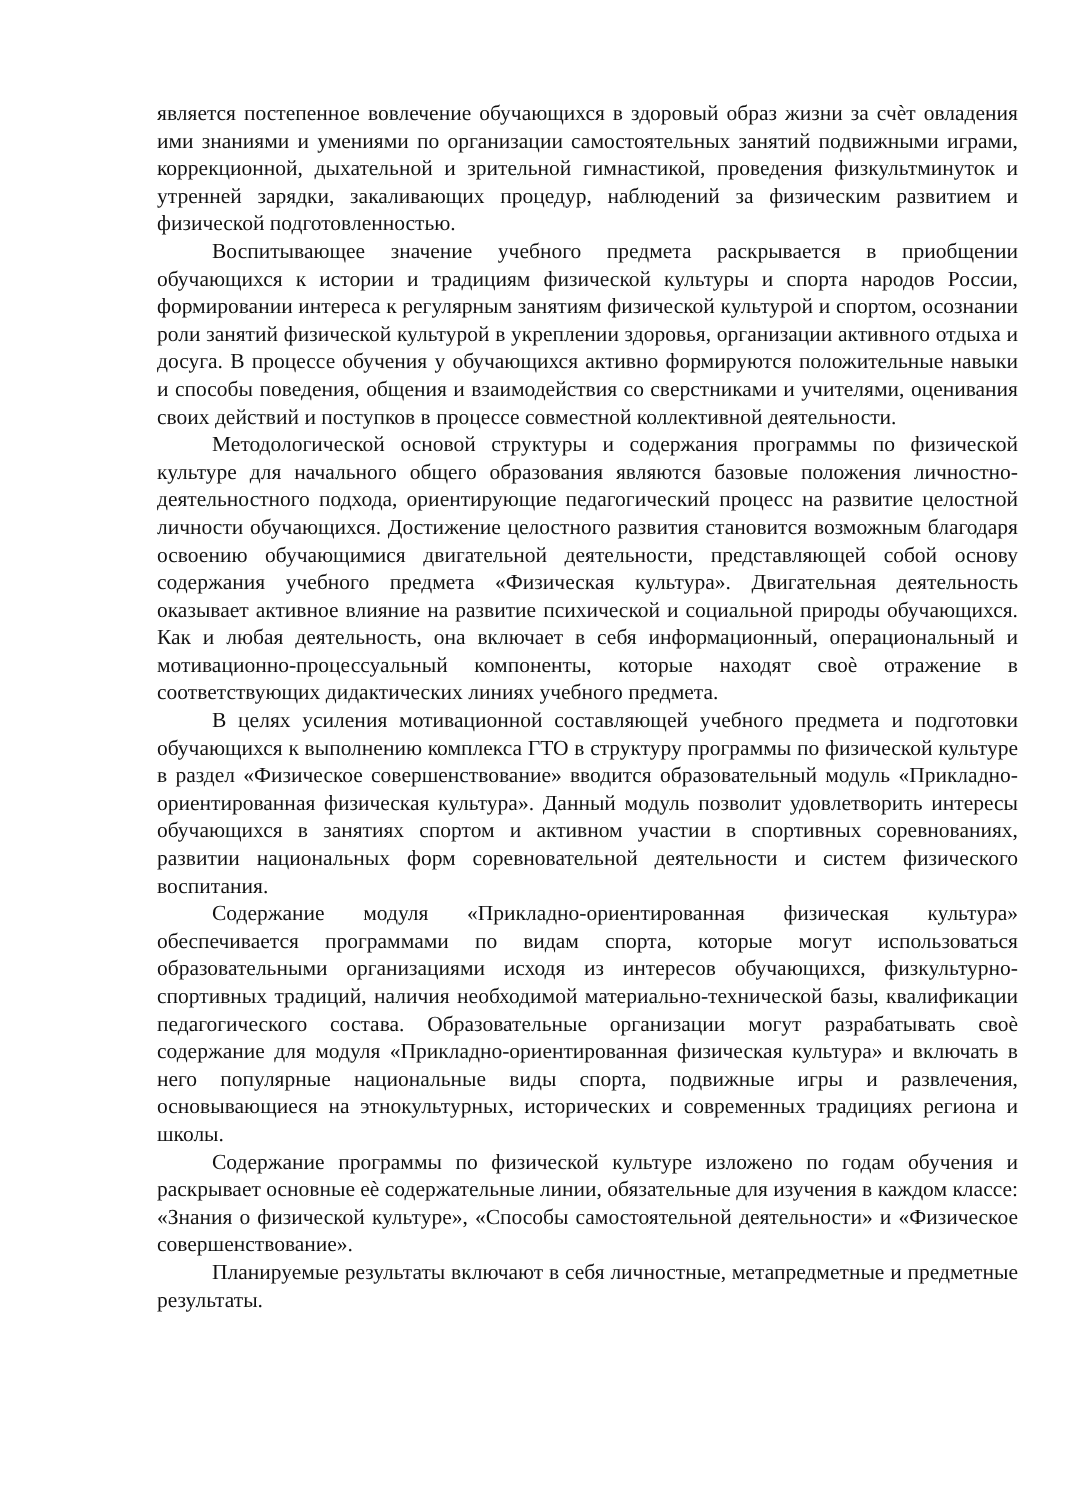является постепенное вовлечение обучающихся в здоровый образ жизни за счѐт овладения ими знаниями и умениями по организации самостоятельных занятий подвижными играми, коррекционной, дыхательной и зрительной гимнастикой, проведения физкультминуток и утренней зарядки, закаливающих процедур, наблюдений за физическим развитием и физической подготовленностью.
Воспитывающее значение учебного предмета раскрывается в приобщении обучающихся к истории и традициям физической культуры и спорта народов России, формировании интереса к регулярным занятиям физической культурой и спортом, осознании роли занятий физической культурой в укреплении здоровья, организации активного отдыха и досуга. В процессе обучения у обучающихся активно формируются положительные навыки и способы поведения, общения и взаимодействия со сверстниками и учителями, оценивания своих действий и поступков в процессе совместной коллективной деятельности.
Методологической основой структуры и содержания программы по физической культуре для начального общего образования являются базовые положения личностно-деятельностного подхода, ориентирующие педагогический процесс на развитие целостной личности обучающихся. Достижение целостного развития становится возможным благодаря освоению обучающимися двигательной деятельности, представляющей собой основу содержания учебного предмета «Физическая культура». Двигательная деятельность оказывает активное влияние на развитие психической и социальной природы обучающихся. Как и любая деятельность, она включает в себя информационный, операциональный и мотивационно-процессуальный компоненты, которые находят своѐ отражение в соответствующих дидактических линиях учебного предмета.
В целях усиления мотивационной составляющей учебного предмета и подготовки обучающихся к выполнению комплекса ГТО в структуру программы по физической культуре в раздел «Физическое совершенствование» вводится образовательный модуль «Прикладно-ориентированная физическая культура». Данный модуль позволит удовлетворить интересы обучающихся в занятиях спортом и активном участии в спортивных соревнованиях, развитии национальных форм соревновательной деятельности и систем физического воспитания.
Содержание модуля «Прикладно-ориентированная физическая культура» обеспечивается программами по видам спорта, которые могут использоваться образовательными организациями исходя из интересов обучающихся, физкультурно-спортивных традиций, наличия необходимой материально-технической базы, квалификации педагогического состава. Образовательные организации могут разрабатывать своѐ содержание для модуля «Прикладно-ориентированная физическая культура» и включать в него популярные национальные виды спорта, подвижные игры и развлечения, основывающиеся на этнокультурных, исторических и современных традициях региона и школы.
Содержание программы по физической культуре изложено по годам обучения и раскрывает основные еѐ содержательные линии, обязательные для изучения в каждом классе: «Знания о физической культуре», «Способы самостоятельной деятельности» и «Физическое совершенствование».
Планируемые результаты включают в себя личностные, метапредметные и предметные результаты.